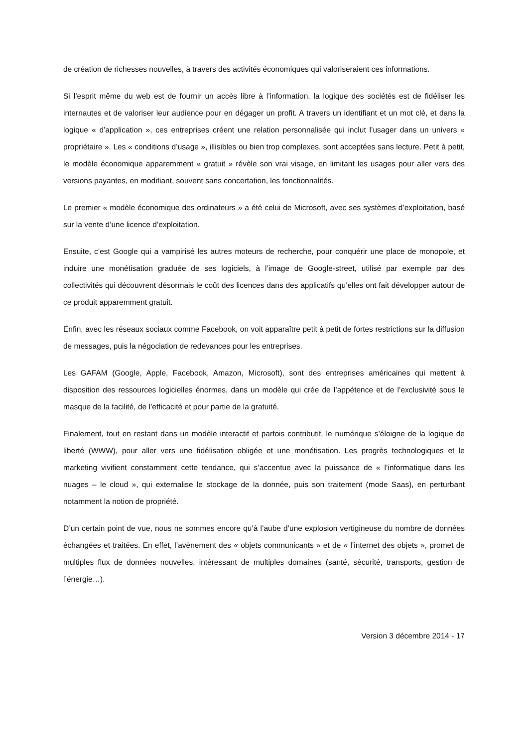de création de richesses nouvelles, à travers des activités économiques qui valoriseraient ces informations.
Si l’esprit même du web est de fournir un accès libre à l’information, la logique des sociétés est de fidéliser les internautes et de valoriser leur audience pour en dégager un profit. A travers un identifiant et un mot clé, et dans la logique « d’application », ces entreprises créent une relation personnalisée qui inclut l’usager dans un univers « propriétaire ». Les « conditions d’usage », illisibles ou bien trop complexes, sont acceptées sans lecture. Petit à petit, le modèle économique apparemment « gratuit » révèle son vrai visage, en limitant les usages pour aller vers des versions payantes, en modifiant, souvent sans concertation, les fonctionnalités.
Le premier « modèle économique des ordinateurs » a été celui de Microsoft, avec ses systèmes d’exploitation, basé sur la vente d’une licence d’exploitation.
Ensuite, c’est Google qui a vampirisé les autres moteurs de recherche, pour conquérir une place de monopole, et induire une monétisation graduée de ses logiciels, à l’image de Google-street, utilisé par exemple par des collectivités qui découvrent désormais le coût des licences dans des applicatifs qu’elles ont fait développer autour de ce produit apparemment gratuit.
Enfin, avec les réseaux sociaux comme Facebook, on voit apparaître petit à petit de fortes restrictions sur la diffusion de messages, puis la négociation de redevances pour les entreprises.
Les GAFAM (Google, Apple, Facebook, Amazon, Microsoft), sont des entreprises américaines qui mettent à disposition des ressources logicielles énormes, dans un modèle qui crée de l’appétence et de l’exclusivité sous le masque de la facilité, de l’efficacité et pour partie de la gratuité.
Finalement, tout en restant dans un modèle interactif et parfois contributif, le numérique s’éloigne de la logique de liberté (WWW), pour aller vers une fidélisation obligée et une monétisation. Les progrès technologiques et le marketing vivifient constamment cette tendance, qui s’accentue avec la puissance de « l’informatique dans les nuages – le cloud », qui externalise le stockage de la donnée, puis son traitement (mode Saas), en perturbant notamment la notion de propriété.
D’un certain point de vue, nous ne sommes encore qu’à l’aube d’une explosion vertigineuse du nombre de données échangées et traitées. En effet, l’avènement des « objets communicants » et de « l’internet des objets », promet de multiples flux de données nouvelles, intéressant de multiples domaines (santé, sécurité, transports, gestion de l’énergie…).
Version 3 décembre 2014 - 17